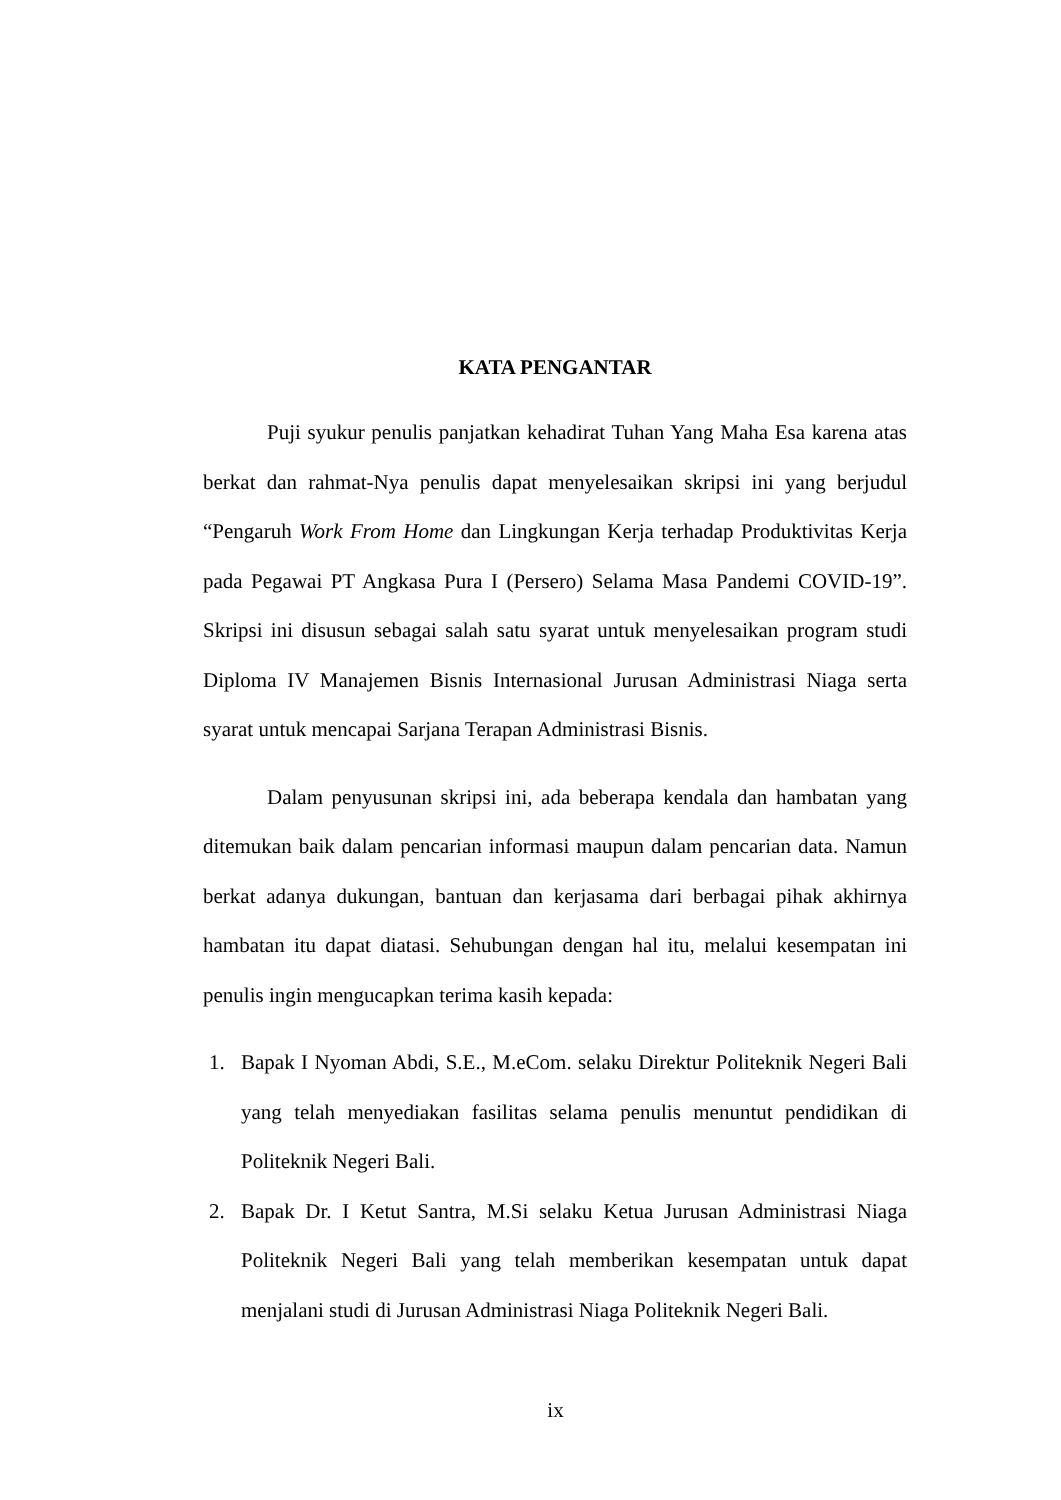KATA PENGANTAR
Puji syukur penulis panjatkan kehadirat Tuhan Yang Maha Esa karena atas berkat dan rahmat-Nya penulis dapat menyelesaikan skripsi ini yang berjudul “Pengaruh Work From Home dan Lingkungan Kerja terhadap Produktivitas Kerja pada Pegawai PT Angkasa Pura I (Persero) Selama Masa Pandemi COVID-19”. Skripsi ini disusun sebagai salah satu syarat untuk menyelesaikan program studi Diploma IV Manajemen Bisnis Internasional Jurusan Administrasi Niaga serta syarat untuk mencapai Sarjana Terapan Administrasi Bisnis.
Dalam penyusunan skripsi ini, ada beberapa kendala dan hambatan yang ditemukan baik dalam pencarian informasi maupun dalam pencarian data. Namun berkat adanya dukungan, bantuan dan kerjasama dari berbagai pihak akhirnya hambatan itu dapat diatasi. Sehubungan dengan hal itu, melalui kesempatan ini penulis ingin mengucapkan terima kasih kepada:
1. Bapak I Nyoman Abdi, S.E., M.eCom. selaku Direktur Politeknik Negeri Bali yang telah menyediakan fasilitas selama penulis menuntut pendidikan di Politeknik Negeri Bali.
2. Bapak Dr. I Ketut Santra, M.Si selaku Ketua Jurusan Administrasi Niaga Politeknik Negeri Bali yang telah memberikan kesempatan untuk dapat menjalani studi di Jurusan Administrasi Niaga Politeknik Negeri Bali.
ix